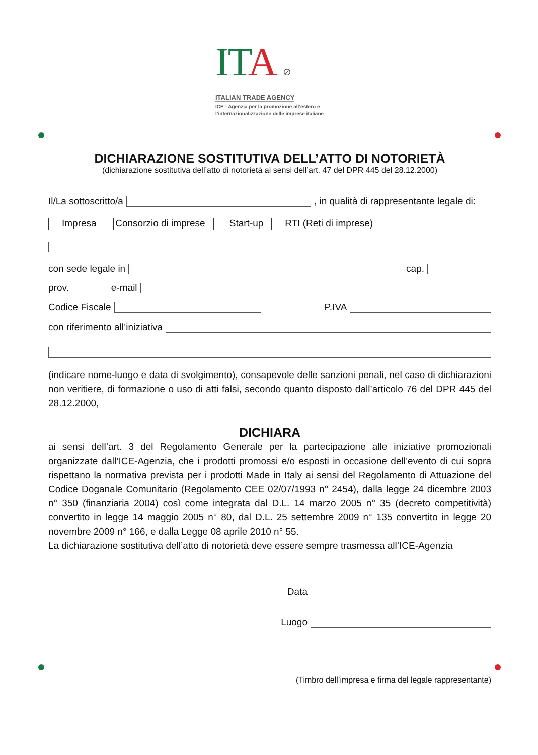ITA ⊘
ITALIAN TRADE AGENCY
ICE - Agenzia per la promozione all’estero e
l’internazionalizzazione delle imprese italiane
DICHIARAZIONE SOSTITUTIVA DELL’ATTO DI NOTORIETÀ
(dichiarazione sostitutiva dell’atto di notorietà ai sensi dell’art. 47 del DPR 445 del 28.12.2000)
Il/La sottoscritto/a , in qualità di rappresentante legale di:
Impresa Consorzio di imprese Start-up RTI (Reti di imprese)
con sede legale in cap.
prov. e-mail
Codice Fiscale P.IVA
con riferimento all’iniziativa
(indicare nome-luogo e data di svolgimento), consapevole delle sanzioni penali, nel caso di dichiarazioni non veritiere, di formazione o uso di atti falsi, secondo quanto disposto dall’articolo 76 del DPR 445 del 28.12.2000,
DICHIARA
ai sensi dell’art. 3 del Regolamento Generale per la partecipazione alle iniziative promozionali organizzate dall’ICE-Agenzia, che i prodotti promossi e/o esposti in occasione dell’evento di cui sopra rispettano la normativa prevista per i prodotti Made in Italy ai sensi del Regolamento di Attuazione del Codice Doganale Comunitario (Regolamento CEE 02/07/1993 n° 2454), dalla legge 24 dicembre 2003 n° 350 (finanziaria 2004) così come integrata dal D.L. 14 marzo 2005 n° 35 (decreto competitività) convertito in legge 14 maggio 2005 n° 80, dal D.L. 25 settembre 2009 n° 135 convertito in legge 20 novembre 2009 n° 166, e dalla Legge 08 aprile 2010 n° 55.
La dichiarazione sostitutiva dell’atto di notorietà deve essere sempre trasmessa all’ICE-Agenzia
Data
Luogo
(Timbro dell’impresa e firma del legale rappresentante)